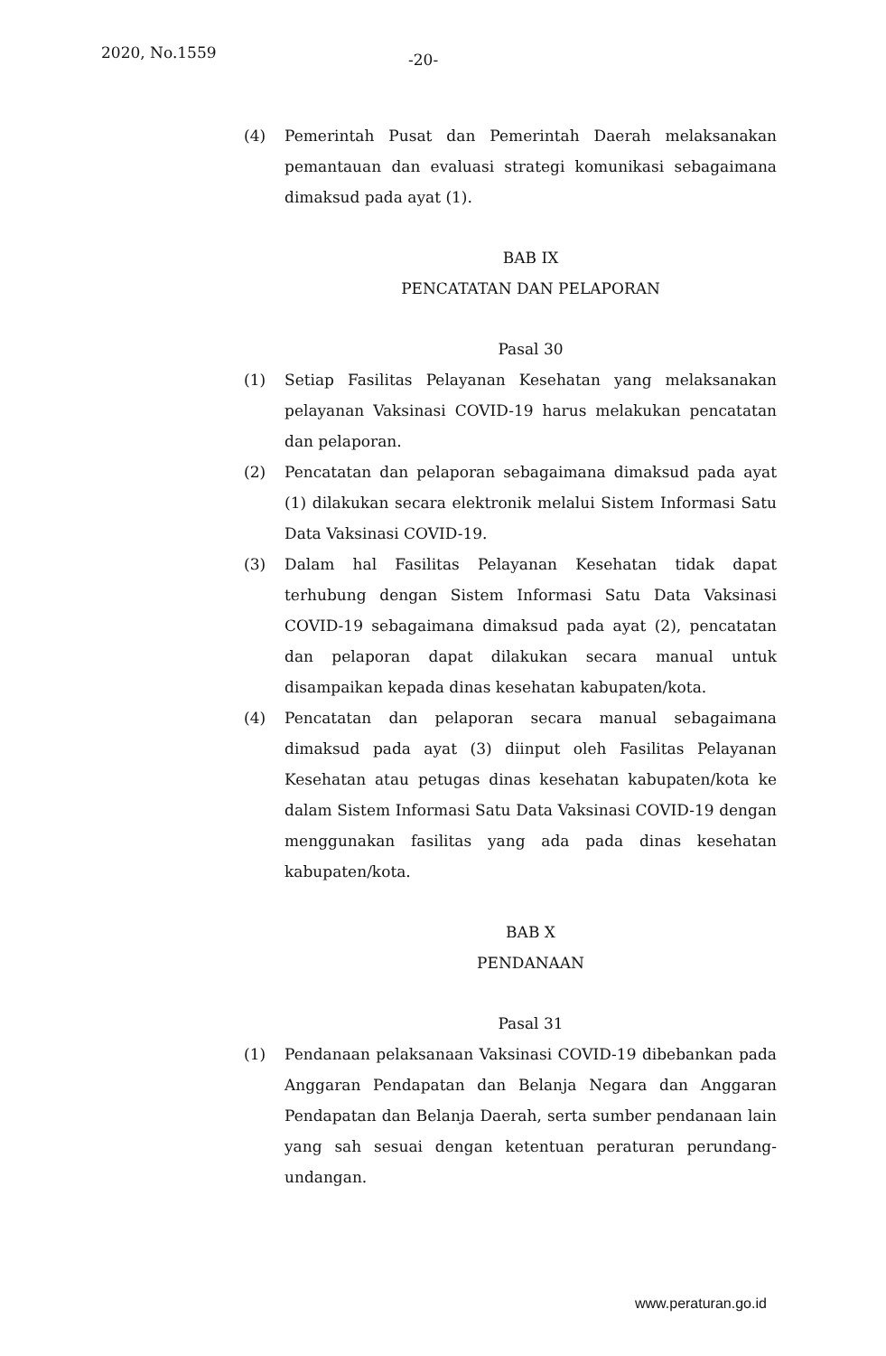2020, No.1559 -20-
(4) Pemerintah Pusat dan Pemerintah Daerah melaksanakan pemantauan dan evaluasi strategi komunikasi sebagaimana dimaksud pada ayat (1).
BAB IX
PENCATATAN DAN PELAPORAN
Pasal 30
(1) Setiap Fasilitas Pelayanan Kesehatan yang melaksanakan pelayanan Vaksinasi COVID-19 harus melakukan pencatatan dan pelaporan.
(2) Pencatatan dan pelaporan sebagaimana dimaksud pada ayat (1) dilakukan secara elektronik melalui Sistem Informasi Satu Data Vaksinasi COVID-19.
(3) Dalam hal Fasilitas Pelayanan Kesehatan tidak dapat terhubung dengan Sistem Informasi Satu Data Vaksinasi COVID-19 sebagaimana dimaksud pada ayat (2), pencatatan dan pelaporan dapat dilakukan secara manual untuk disampaikan kepada dinas kesehatan kabupaten/kota.
(4) Pencatatan dan pelaporan secara manual sebagaimana dimaksud pada ayat (3) diinput oleh Fasilitas Pelayanan Kesehatan atau petugas dinas kesehatan kabupaten/kota ke dalam Sistem Informasi Satu Data Vaksinasi COVID-19 dengan menggunakan fasilitas yang ada pada dinas kesehatan kabupaten/kota.
BAB X
PENDANAAN
Pasal 31
(1) Pendanaan pelaksanaan Vaksinasi COVID-19 dibebankan pada Anggaran Pendapatan dan Belanja Negara dan Anggaran Pendapatan dan Belanja Daerah, serta sumber pendanaan lain yang sah sesuai dengan ketentuan peraturan perundang-undangan.
www.peraturan.go.id